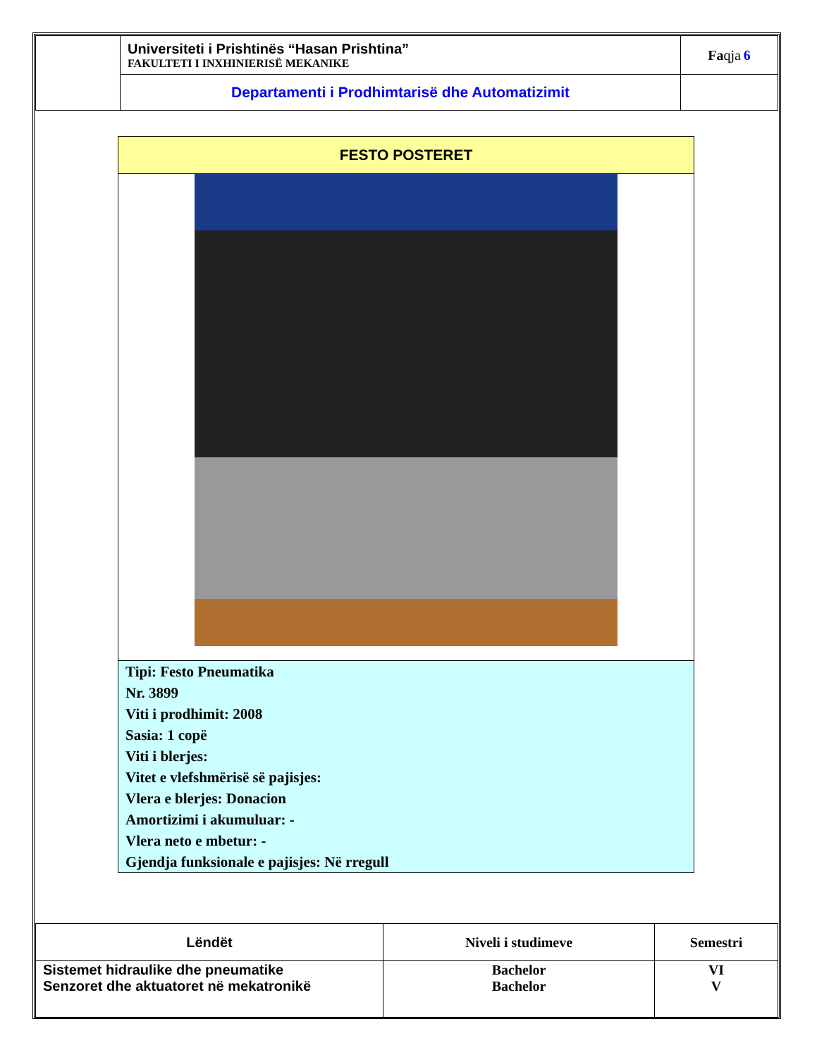| | Universiteti i Prishtinës “Hasan Prishtina” FAKULTETI I INXHINIERISË MEKANIKE | Fa qja 6 |
| | Departamenti i Prodhimtarisë dhe Automatizimit | |
FESTO POSTERET
Tipi: Festo Pneumatika
Nr. 3899
Viti i prodhimit: 2008
Sasia: 1 copë
Viti i blerjes:
Vitet e vlefshmërisë së pajisjes:
Vlera e blerjes: Donacion
Amortizimi i akumuluar: -
Vlera neto e mbetur: -
Gjendja funksionale e pajisjes: Në rregull
| Lëndët | Niveli i studimeve | Semestri |
| --- | --- | --- |
| Sistemet hidraulike dhe pneumatike Senzoret dhe aktuatoret në mekatronikë | Bachelor Bachelor | VI V |